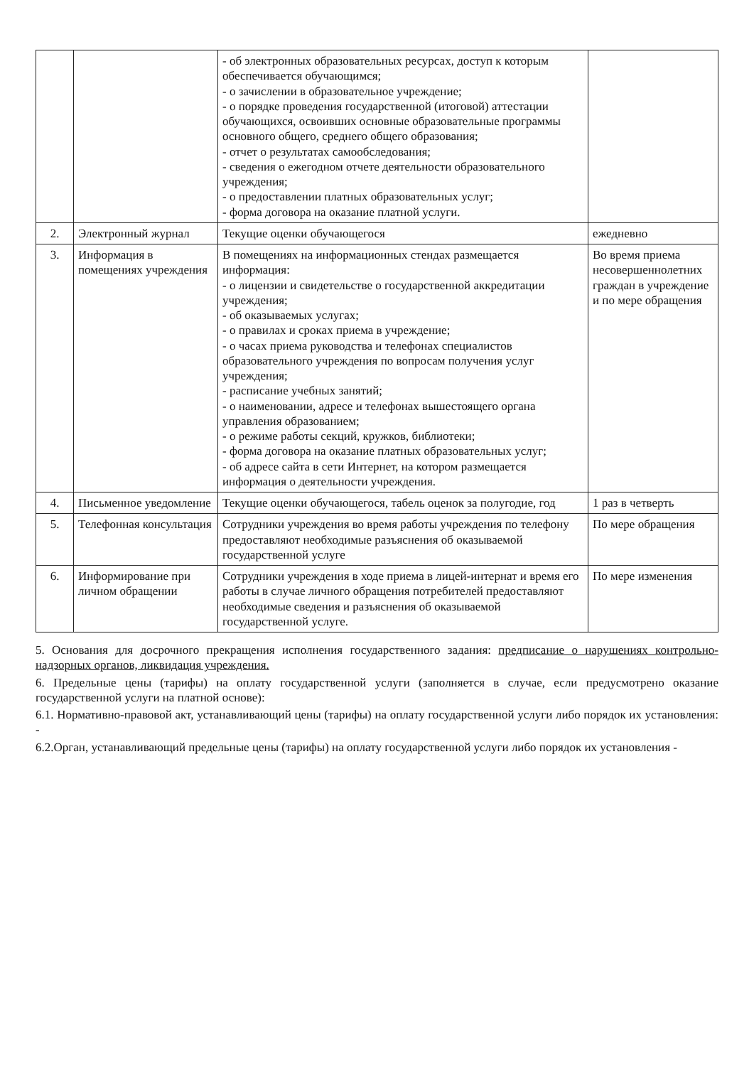| | | - об электронных образовательных ресурсах, доступ к которым обеспечивается обучающимся; - о зачислении в образовательное учреждение; - о порядке проведения государственной (итоговой) аттестации обучающихся, освоивших основные образовательные программы основного общего, среднего общего образования; - отчет о результатах самообследования; - сведения о ежегодном отчете деятельности образовательного учреждения; - о предоставлении платных образовательных услуг; - форма договора на оказание платной услуги. | |
| 2. | Электронный журнал | Текущие оценки обучающегося | ежедневно |
| 3. | Информация в помещениях учреждения | В помещениях на информационных стендах размещается информация: - о лицензии и свидетельстве о государственной аккредитации учреждения; - об оказываемых услугах; - о правилах и сроках приема в учреждение; - о часах приема руководства и телефонах специалистов образовательного учреждения по вопросам получения услуг учреждения; - расписание учебных занятий; - о наименовании, адресе и телефонах вышестоящего органа управления образованием; - о режиме работы секций, кружков, библиотеки; - форма договора на оказание платных образовательных услуг; - об адресе сайта в сети Интернет, на котором размещается информация о деятельности учреждения. | Во время приема несовершеннолетних граждан в учреждение и по мере обращения |
| 4. | Письменное уведомление | Текущие оценки обучающегося, табель оценок за полугодие, год | 1 раз в четверть |
| 5. | Телефонная консультация | Сотрудники учреждения во время работы учреждения по телефону предоставляют необходимые разъяснения об оказываемой государственной услуге | По мере обращения |
| 6. | Информирование при личном обращении | Сотрудники учреждения в ходе приема в лицей-интернат и время его работы в случае личного обращения потребителей предоставляют необходимые сведения и разъяснения об оказываемой государственной услуге. | По мере изменения |
5. Основания для досрочного прекращения исполнения государственного задания: предписание о нарушениях контрольно-надзорных органов, ликвидация учреждения.
6. Предельные цены (тарифы) на оплату государственной услуги (заполняется в случае, если предусмотрено оказание государственной услуги на платной основе):
6.1. Нормативно-правовой акт, устанавливающий цены (тарифы) на оплату государственной услуги либо порядок их установления: -
6.2.Орган, устанавливающий предельные цены (тарифы) на оплату государственной услуги либо порядок их установления -